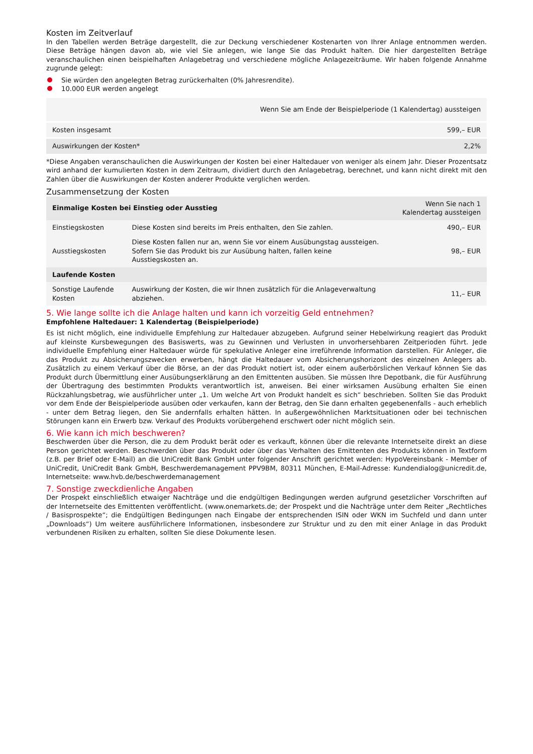Kosten im Zeitverlauf
In den Tabellen werden Beträge dargestellt, die zur Deckung verschiedener Kostenarten von Ihrer Anlage entnommen werden. Diese Beträge hängen davon ab, wie viel Sie anlegen, wie lange Sie das Produkt halten. Die hier dargestellten Beträge veranschaulichen einen beispielhaften Anlagebetrag und verschiedene mögliche Anlagezeiträume. Wir haben folgende Annahme zugrunde gelegt:
Sie würden den angelegten Betrag zurückerhalten (0% Jahresrendite).
10.000 EUR werden angelegt
| | Wenn Sie am Ende der Beispielperiode (1 Kalendertag) aussteigen |
| --- | --- |
| Kosten insgesamt | 599,– EUR |
| Auswirkungen der Kosten* | 2,2% |
*Diese Angaben veranschaulichen die Auswirkungen der Kosten bei einer Haltedauer von weniger als einem Jahr. Dieser Prozentsatz wird anhand der kumulierten Kosten in dem Zeitraum, dividiert durch den Anlagebetrag, berechnet, und kann nicht direkt mit den Zahlen über die Auswirkungen der Kosten anderer Produkte verglichen werden.
Zusammensetzung der Kosten
| Einmalige Kosten bei Einstieg oder Ausstieg | | Wenn Sie nach 1 Kalendertag aussteigen |
| --- | --- | --- |
| Einstiegskosten | Diese Kosten sind bereits im Preis enthalten, den Sie zahlen. | 490,– EUR |
| Ausstiegskosten | Diese Kosten fallen nur an, wenn Sie vor einem Ausübungstag aussteigen. Sofern Sie das Produkt bis zur Ausübung halten, fallen keine Ausstiegskosten an. | 98,– EUR |
| Laufende Kosten | | |
| Sonstige Laufende Kosten | Auswirkung der Kosten, die wir Ihnen zusätzlich für die Anlageverwaltung abziehen. | 11,– EUR |
5. Wie lange sollte ich die Anlage halten und kann ich vorzeitig Geld entnehmen?
Empfohlene Haltedauer: 1 Kalendertag (Beispielperiode)
Es ist nicht möglich, eine individuelle Empfehlung zur Haltedauer abzugeben. Aufgrund seiner Hebelwirkung reagiert das Produkt auf kleinste Kursbewegungen des Basiswerts, was zu Gewinnen und Verlusten in unvorhersehbaren Zeitperioden führt. Jede individuelle Empfehlung einer Haltedauer würde für spekulative Anleger eine irreführende Information darstellen. Für Anleger, die das Produkt zu Absicherungszwecken erwerben, hängt die Haltedauer vom Absicherungshorizont des einzelnen Anlegers ab. Zusätzlich zu einem Verkauf über die Börse, an der das Produkt notiert ist, oder einem außerbörslichen Verkauf können Sie das Produkt durch Übermittlung einer Ausübungserklärung an den Emittenten ausüben. Sie müssen Ihre Depotbank, die für Ausführung der Übertragung des bestimmten Produkts verantwortlich ist, anweisen. Bei einer wirksamen Ausübung erhalten Sie einen Rückzahlungsbetrag, wie ausführlicher unter „1. Um welche Art von Produkt handelt es sich“ beschrieben. Sollten Sie das Produkt vor dem Ende der Beispielperiode ausüben oder verkaufen, kann der Betrag, den Sie dann erhalten gegebenenfalls - auch erheblich - unter dem Betrag liegen, den Sie andernfalls erhalten hätten. In außergewöhnlichen Marktsituationen oder bei technischen Störungen kann ein Erwerb bzw. Verkauf des Produkts vorübergehend erschwert oder nicht möglich sein.
6. Wie kann ich mich beschweren?
Beschwerden über die Person, die zu dem Produkt berät oder es verkauft, können über die relevante Internetseite direkt an diese Person gerichtet werden. Beschwerden über das Produkt oder über das Verhalten des Emittenten des Produkts können in Textform (z.B. per Brief oder E-Mail) an die UniCredit Bank GmbH unter folgender Anschrift gerichtet werden: HypoVereinsbank - Member of UniCredit, UniCredit Bank GmbH, Beschwerdemanagement PPV9BM, 80311 München, E-Mail-Adresse: Kundendialog@unicredit.de, Internetseite: www.hvb.de/beschwerdemanagement
7. Sonstige zweckdienliche Angaben
Der Prospekt einschließlich etwaiger Nachträge und die endgültigen Bedingungen werden aufgrund gesetzlicher Vorschriften auf der Internetseite des Emittenten veröffentlicht. (www.onemarkets.de; der Prospekt und die Nachträge unter dem Reiter „Rechtliches / Basisprospekte“; die Endgültigen Bedingungen nach Eingabe der entsprechenden ISIN oder WKN im Suchfeld und dann unter „Downloads“) Um weitere ausführlichere Informationen, insbesondere zur Struktur und zu den mit einer Anlage in das Produkt verbundenen Risiken zu erhalten, sollten Sie diese Dokumente lesen.